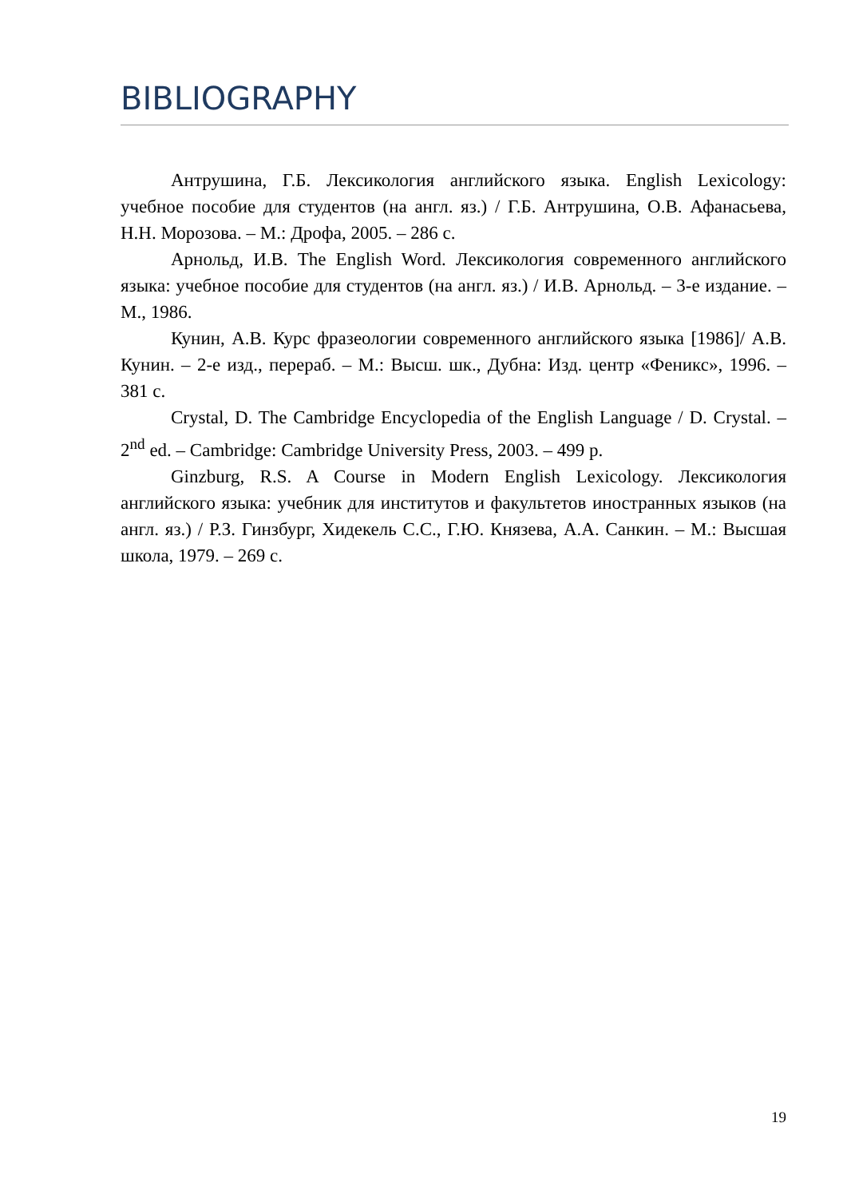BIBLIOGRAPHY
Антрушина, Г.Б. Лексикология английского языка. English Lexicology: учебное пособие для студентов (на англ. яз.) / Г.Б. Антрушина, О.В. Афанасьева, Н.Н. Морозова. – М.: Дрофа, 2005. – 286 с.
Арнольд, И.В. The English Word. Лексикология современного английского языка: учебное пособие для студентов (на англ. яз.) / И.В. Арнольд. – 3-е издание. – М., 1986.
Кунин, А.В. Курс фразеологии современного английского языка [1986]/ А.В. Кунин. – 2-е изд., перераб. – М.: Высш. шк., Дубна: Изд. центр «Феникс», 1996. – 381 с.
Crystal, D. The Cambridge Encyclopedia of the English Language / D. Crystal. – 2<sup>nd</sup> ed. – Cambridge: Cambridge University Press, 2003. – 499 p.
Ginzburg, R.S. A Course in Modern English Lexicology. Лексикология английского языка: учебник для институтов и факультетов иностранных языков (на англ. яз.) / Р.З. Гинзбург, Хидекель С.С., Г.Ю. Князева, А.А. Санкин. – М.: Высшая школа, 1979. – 269 с.
19